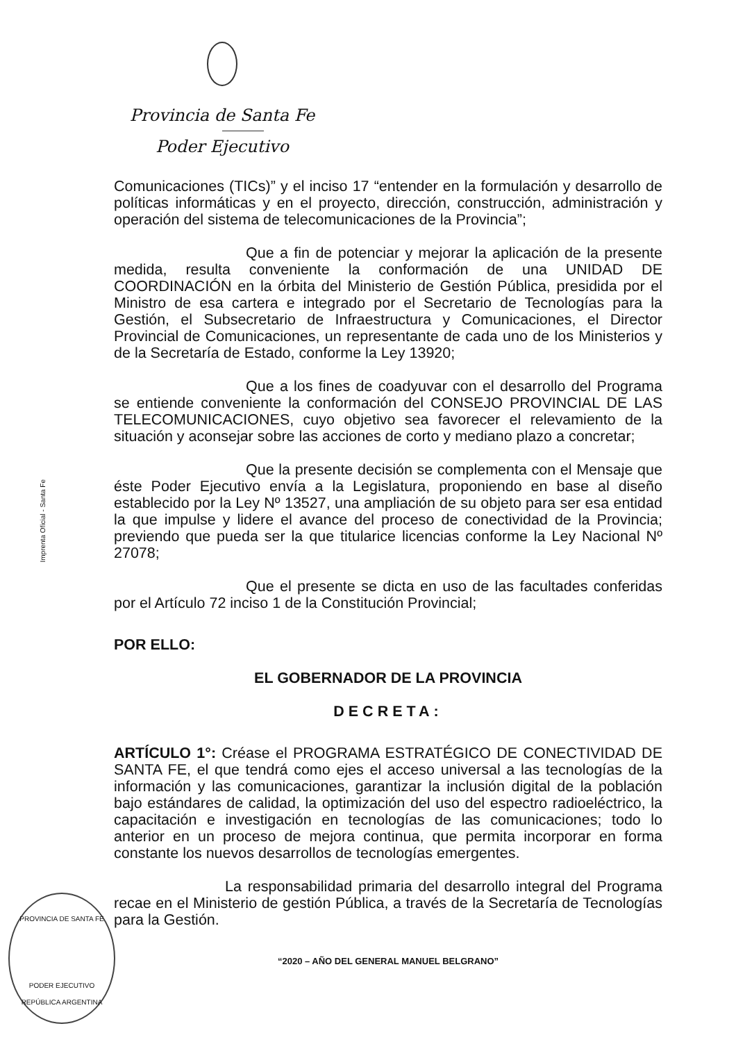Provincia de Santa Fe
Poder Ejecutivo
Imprenta Oficial - Santa Fe
Comunicaciones (TICs)” y el inciso 17 “entender en la formulación y desarrollo de políticas informáticas y en el proyecto, dirección, construcción, administración y operación del sistema de telecomunicaciones de la Provincia”;
Que a fin de potenciar y mejorar la aplicación de la presente medida, resulta conveniente la conformación de una UNIDAD DE COORDINACIÓN en la órbita del Ministerio de Gestión Pública, presidida por el Ministro de esa cartera e integrado por el Secretario de Tecnologías para la Gestión, el Subsecretario de Infraestructura y Comunicaciones, el Director Provincial de Comunicaciones, un representante de cada uno de los Ministerios y de la Secretaría de Estado, conforme la Ley 13920;
Que a los fines de coadyuvar con el desarrollo del Programa se entiende conveniente la conformación del CONSEJO PROVINCIAL DE LAS TELECOMUNICACIONES, cuyo objetivo sea favorecer el relevamiento de la situación y aconsejar sobre las acciones de corto y mediano plazo a concretar;
Que la presente decisión se complementa con el Mensaje que éste Poder Ejecutivo envía a la Legislatura, proponiendo en base al diseño establecido por la Ley Nº 13527, una ampliación de su objeto para ser esa entidad la que impulse y lidere el avance del proceso de conectividad de la Provincia; previendo que pueda ser la que titularice licencias conforme la Ley Nacional Nº 27078;
Que el presente se dicta en uso de las facultades conferidas por el Artículo 72 inciso 1 de la Constitución Provincial;
POR ELLO:
EL GOBERNADOR DE LA PROVINCIA
DECRETA:
ARTÍCULO 1°: Créase el PROGRAMA ESTRATÉGICO DE CONECTIVIDAD DE SANTA FE, el que tendrá como ejes el acceso universal a las tecnologías de la información y las comunicaciones, garantizar la inclusión digital de la población bajo estándares de calidad, la optimización del uso del espectro radioeléctrico, la capacitación e investigación en tecnologías de las comunicaciones; todo lo anterior en un proceso de mejora continua, que permita incorporar en forma constante los nuevos desarrollos de tecnologías emergentes.
La responsabilidad primaria del desarrollo integral del Programa recae en el Ministerio de gestión Pública, a través de la Secretaría de Tecnologías para la Gestión.
“2020 – AÑO DEL GENERAL MANUEL BELGRANO”
PROVINCIA DE SANTA FE
PODER EJECUTIVO
REPÚBLICA ARGENTINA